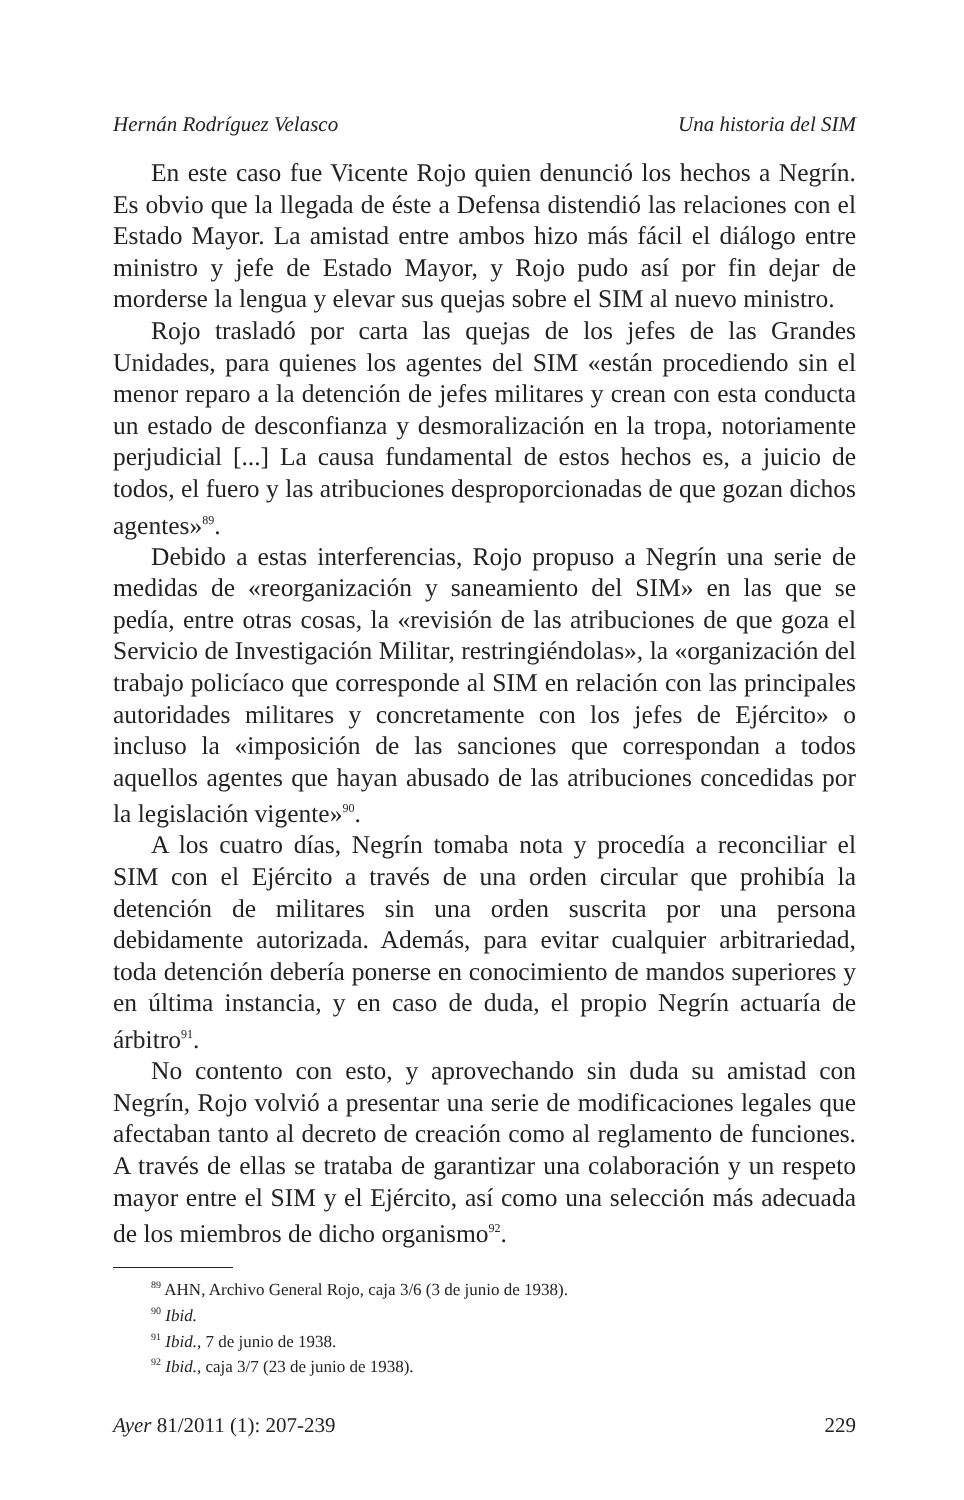Hernán Rodríguez Velasco Una historia del SIM
En este caso fue Vicente Rojo quien denunció los hechos a Negrín. Es obvio que la llegada de éste a Defensa distendió las relaciones con el Estado Mayor. La amistad entre ambos hizo más fácil el diálogo entre ministro y jefe de Estado Mayor, y Rojo pudo así por fin dejar de morderse la lengua y elevar sus quejas sobre el SIM al nuevo ministro.
Rojo trasladó por carta las quejas de los jefes de las Grandes Unidades, para quienes los agentes del SIM «están procediendo sin el menor reparo a la detención de jefes militares y crean con esta conducta un estado de desconfianza y desmoralización en la tropa, notoriamente perjudicial [...] La causa fundamental de estos hechos es, a juicio de todos, el fuero y las atribuciones desproporcionadas de que gozan dichos agentes»<sup>89</sup>.
Debido a estas interferencias, Rojo propuso a Negrín una serie de medidas de «reorganización y saneamiento del SIM» en las que se pedía, entre otras cosas, la «revisión de las atribuciones de que goza el Servicio de Investigación Militar, restringiéndolas», la «organización del trabajo policíaco que corresponde al SIM en relación con las principales autoridades militares y concretamente con los jefes de Ejército» o incluso la «imposición de las sanciones que correspondan a todos aquellos agentes que hayan abusado de las atribuciones concedidas por la legislación vigente»<sup>90</sup>.
A los cuatro días, Negrín tomaba nota y procedía a reconciliar el SIM con el Ejército a través de una orden circular que prohibía la detención de militares sin una orden suscrita por una persona debidamente autorizada. Además, para evitar cualquier arbitrariedad, toda detención debería ponerse en conocimiento de mandos superiores y en última instancia, y en caso de duda, el propio Negrín actuaría de árbitro<sup>91</sup>.
No contento con esto, y aprovechando sin duda su amistad con Negrín, Rojo volvió a presentar una serie de modificaciones legales que afectaban tanto al decreto de creación como al reglamento de funciones. A través de ellas se trataba de garantizar una colaboración y un respeto mayor entre el SIM y el Ejército, así como una selección más adecuada de los miembros de dicho organismo<sup>92</sup>.
<sup>89</sup> AHN, Archivo General Rojo, caja 3/6 (3 de junio de 1938).
<sup>90</sup> Ibid.
<sup>91</sup> Ibid., 7 de junio de 1938.
<sup>92</sup> Ibid., caja 3/7 (23 de junio de 1938).
Ayer 81/2011 (1): 207-239 229